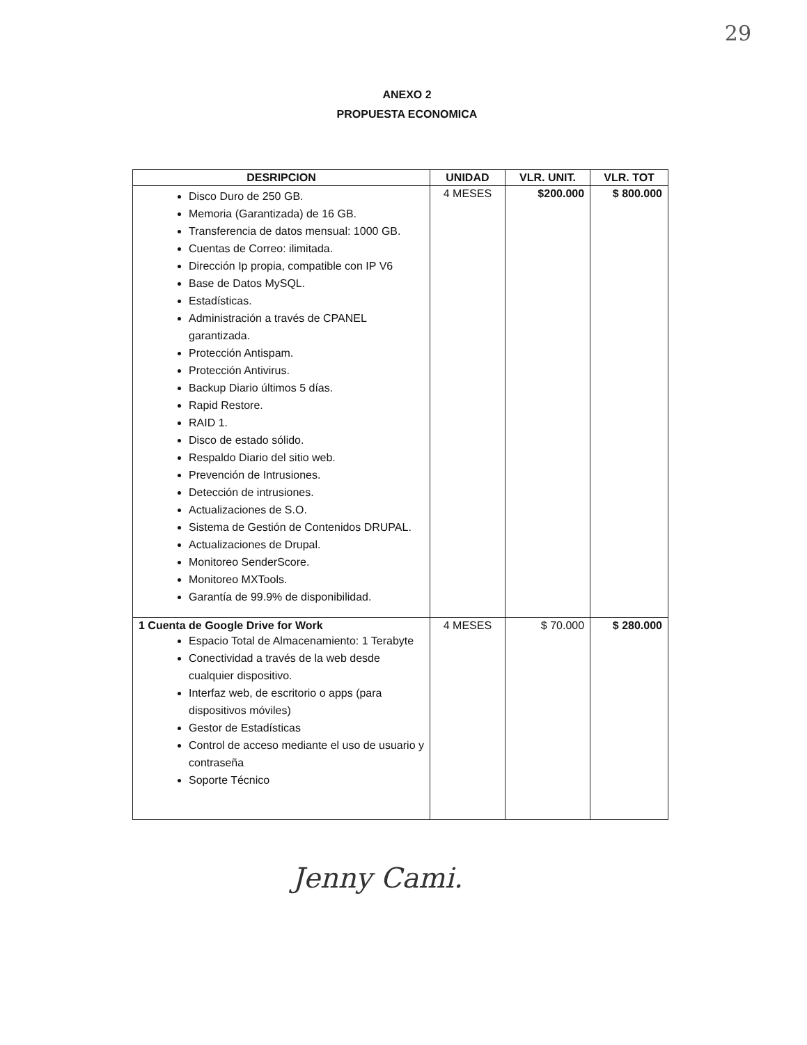29
ANEXO 2
PROPUESTA ECONOMICA
| DESRIPCION | UNIDAD | VLR. UNIT. | VLR. TOT |
| --- | --- | --- | --- |
| Disco Duro de 250 GB. Memoria (Garantizada) de 16 GB. Transferencia de datos mensual: 1000 GB. Cuentas de Correo: ilimitada. Dirección Ip propia, compatible con IP V6 Base de Datos MySQL. Estadísticas. Administración a través de CPANEL garantizada. Protección Antispam. Protección Antivirus. Backup Diario últimos 5 días. Rapid Restore. RAID 1. Disco de estado sólido. Respaldo Diario del sitio web. Prevención de Intrusiones. Detección de intrusiones. Actualizaciones de S.O. Sistema de Gestión de Contenidos DRUPAL. Actualizaciones de Drupal. Monitoreo SenderScore. Monitoreo MXTools. Garantía de 99.9% de disponibilidad. | 4 MESES | $200.000 | $ 800.000 |
| 1 Cuenta de Google Drive for Work Espacio Total de Almacenamiento: 1 Terabyte Conectividad a través de la web desde cualquier dispositivo. Interfaz web, de escritorio o apps (para dispositivos móviles) Gestor de Estadísticas Control de acceso mediante el uso de usuario y contraseña Soporte Técnico | 4 MESES | $ 70.000 | $ 280.000 |
Jenny Cami.